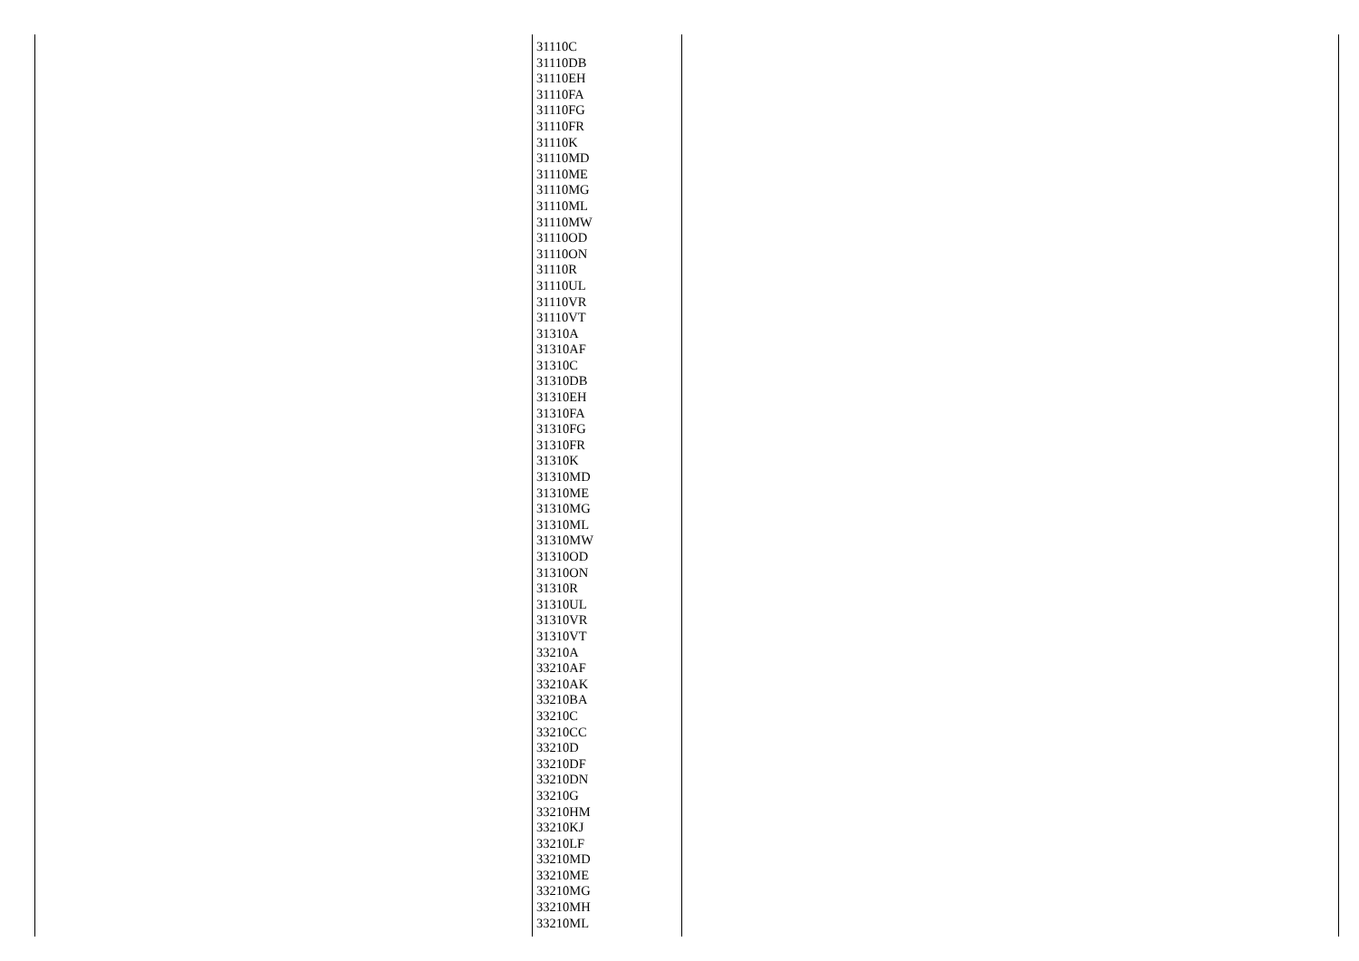| | 31110C 31110DB 31110EH 31110FA 31110FG 31110FR 31110K 31110MD 31110ME 31110MG 31110ML 31110MW 31110OD 31110ON 31110R 31110UL 31110VR 31110VT 31310A 31310AF 31310C 31310DB 31310EH 31310FA 31310FG 31310FR 31310K 31310MD 31310ME 31310MG 31310ML 31310MW 31310OD 31310ON 31310R 31310UL 31310VR 31310VT 33210A 33210AF 33210AK 33210BA 33210C 33210CC 33210D 33210DF 33210DN 33210G 33210HM 33210KJ 33210LF 33210MD 33210ME 33210MG 33210MH 33210ML | |